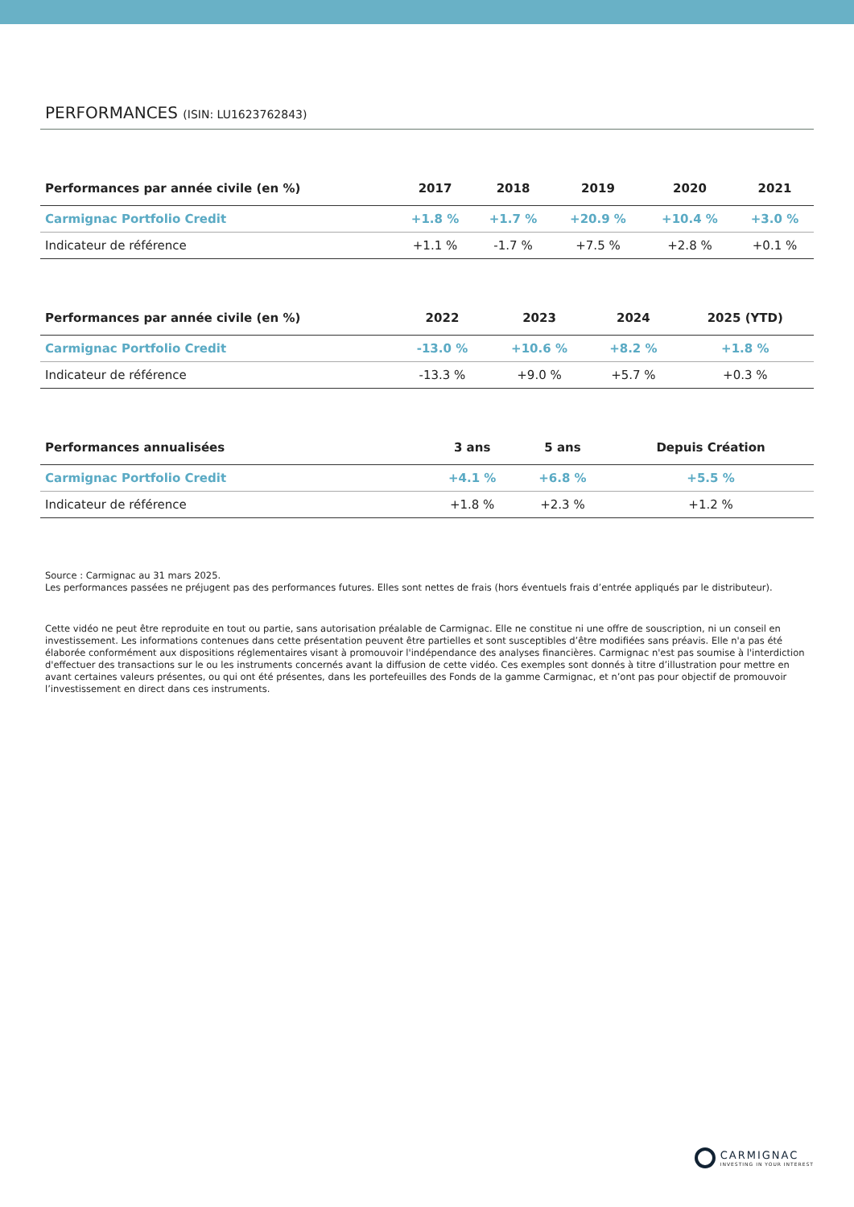PERFORMANCES (ISIN: LU1623762843)
| Performances par année civile (en %) | 2017 | 2018 | 2019 | 2020 | 2021 |
| --- | --- | --- | --- | --- | --- |
| Carmignac Portfolio Credit | +1.8 % | +1.7 % | +20.9 % | +10.4 % | +3.0 % |
| Indicateur de référence | +1.1 % | -1.7 % | +7.5 % | +2.8 % | +0.1 % |
| Performances par année civile (en %) | 2022 | 2023 | 2024 | 2025 (YTD) |
| --- | --- | --- | --- | --- |
| Carmignac Portfolio Credit | -13.0 % | +10.6 % | +8.2 % | +1.8 % |
| Indicateur de référence | -13.3 % | +9.0 % | +5.7 % | +0.3 % |
| Performances annualisées | 3 ans | 5 ans | Depuis Création |
| --- | --- | --- | --- |
| Carmignac Portfolio Credit | +4.1 % | +6.8 % | +5.5 % |
| Indicateur de référence | +1.8 % | +2.3 % | +1.2 % |
Source : Carmignac au 31 mars 2025.
Les performances passées ne préjugent pas des performances futures. Elles sont nettes de frais (hors éventuels frais d’entrée appliqués par le distributeur).
Cette vidéo ne peut être reproduite en tout ou partie, sans autorisation préalable de Carmignac. Elle ne constitue ni une offre de souscription, ni un conseil en investissement. Les informations contenues dans cette présentation peuvent être partielles et sont susceptibles d’être modifiées sans préavis. Elle n'a pas été élaborée conformément aux dispositions réglementaires visant à promouvoir l'indépendance des analyses financières. Carmignac n'est pas soumise à l'interdiction d'effectuer des transactions sur le ou les instruments concernés avant la diffusion de cette vidéo. Ces exemples sont donnés à titre d’illustration pour mettre en avant certaines valeurs présentes, ou qui ont été présentes, dans les portefeuilles des Fonds de la gamme Carmignac, et n’ont pas pour objectif de promouvoir l’investissement en direct dans ces instruments.
CARMIGNAC
INVESTING IN YOUR INTEREST